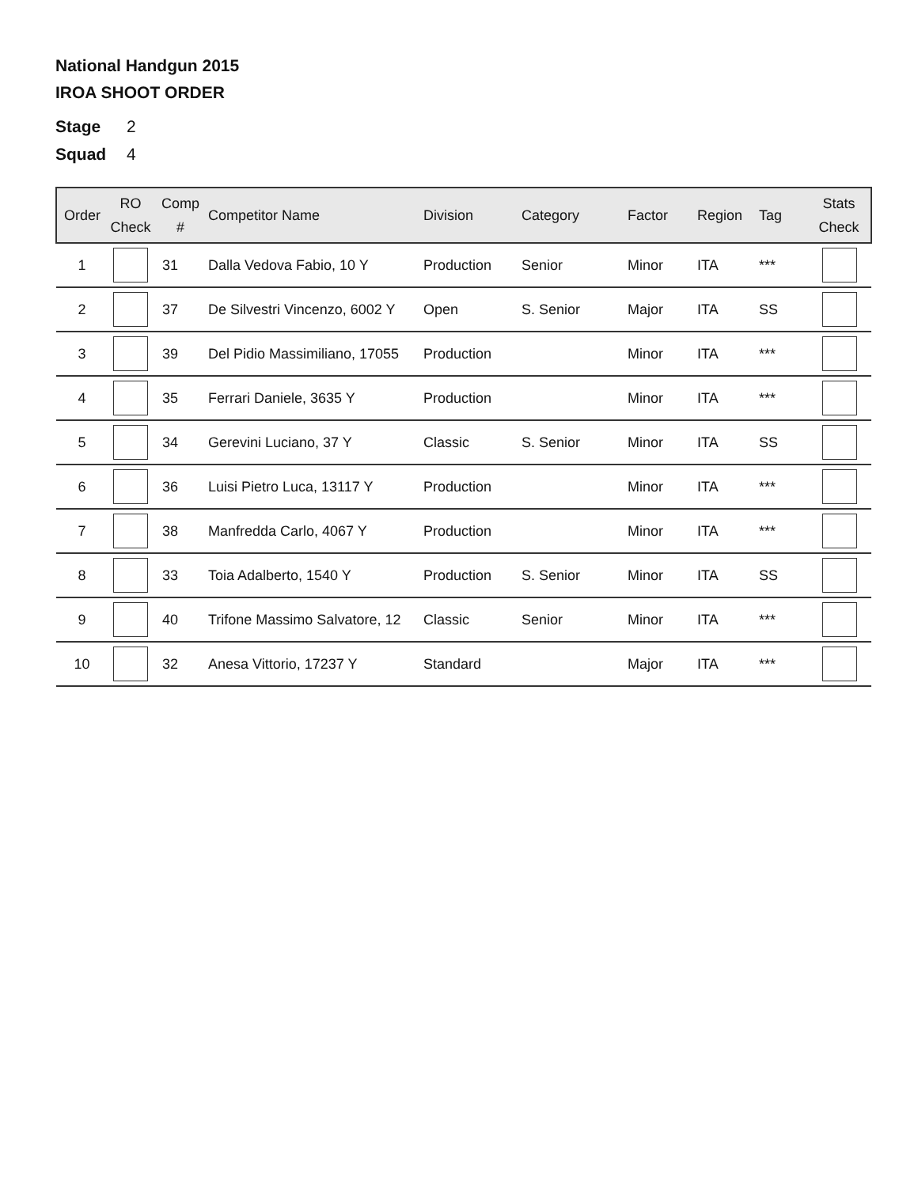National Handgun 2015
IROA SHOOT ORDER
Stage 2
Squad 4
| Order | RO Check | Comp # | Competitor Name | Division | Category | Factor | Region | Tag | Stats Check |
| --- | --- | --- | --- | --- | --- | --- | --- | --- | --- |
| 1 | | 31 | Dalla Vedova Fabio, 10 Y | Production | Senior | Minor | ITA | *** | |
| 2 | | 37 | De Silvestri Vincenzo, 6002 Y | Open | S. Senior | Major | ITA | SS | |
| 3 | | 39 | Del Pidio Massimiliano, 17055 | Production | | Minor | ITA | *** | |
| 4 | | 35 | Ferrari Daniele, 3635 Y | Production | | Minor | ITA | *** | |
| 5 | | 34 | Gerevini Luciano, 37 Y | Classic | S. Senior | Minor | ITA | SS | |
| 6 | | 36 | Luisi Pietro Luca, 13117 Y | Production | | Minor | ITA | *** | |
| 7 | | 38 | Manfredda Carlo, 4067 Y | Production | | Minor | ITA | *** | |
| 8 | | 33 | Toia Adalberto, 1540 Y | Production | S. Senior | Minor | ITA | SS | |
| 9 | | 40 | Trifone Massimo Salvatore, 12 | Classic | Senior | Minor | ITA | *** | |
| 10 | | 32 | Anesa Vittorio, 17237 Y | Standard | | Major | ITA | *** | |